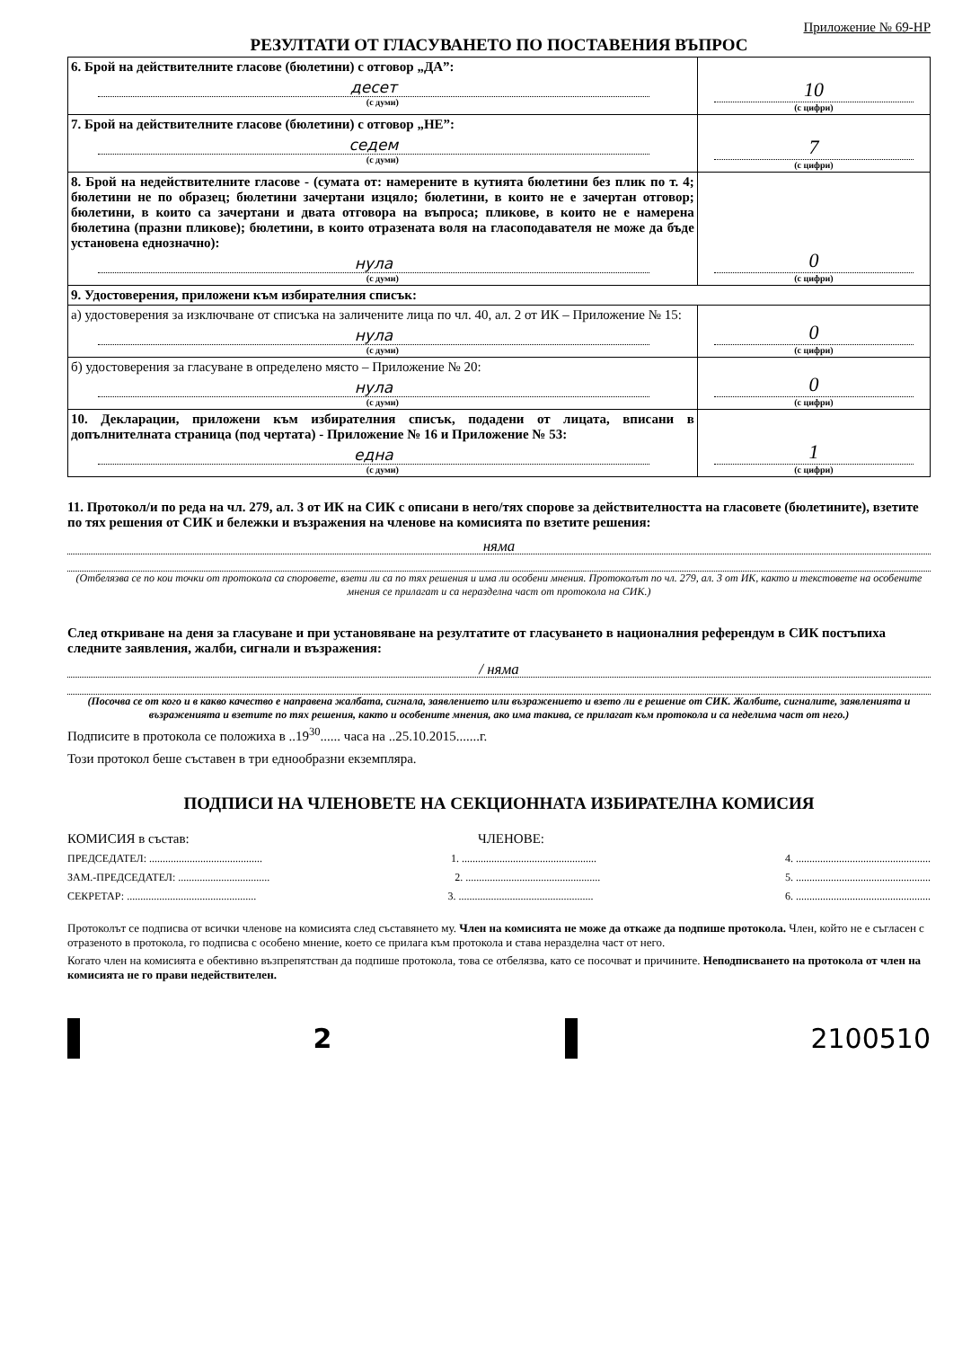Приложение № 69-НР
РЕЗУЛТАТИ ОТ ГЛАСУВАНЕТО ПО ПОСТАВЕНИЯ ВЪПРОС
| 6. Брой на действителните гласове (бюлетини) с отговор „ДА”: десет (с думи) | 10 (с цифри) |
| 7. Брой на действителните гласове (бюлетини) с отговор „НЕ”: седем (с думи) | 7 (с цифри) |
| 8. Брой на недействителните гласове - (сумата от: намерените в кутията бюлетини без плик по т. 4; бюлетини не по образец; бюлетини зачертани изцяло; бюлетини, в които не е зачертан отговор; бюлетини, в които са зачертани и двата отговора на въпроса; пликове, в които не е намерена бюлетина (празни пликове); бюлетини, в които отразената воля на гласоподавателя не може да бъде установена еднозначно): нула (с думи) | 0 (с цифри) |
| 9. Удостоверения, приложени към избирателния списък: | |
| а) удостоверения за изключване от списъка на заличените лица по чл. 40, ал. 2 от ИК – Приложение № 15: нула (с думи) | 0 (с цифри) |
| б) удостоверения за гласуване в определено място – Приложение № 20: нула (с думи) | 0 (с цифри) |
| 10. Декларации, приложени към избирателния списък, подадени от лицата, вписани в допълнителната страница (под чертата) - Приложение № 16 и Приложение № 53: една (с думи) | 1 (с цифри) |
11. Протокол/и по реда на чл. 279, ал. 3 от ИК на СИК с описани в него/тях спорове за действителността на гласовете (бюлетините), взетите по тях решения от СИК и бележки и възражения на членове на комисията по взетите решения:
няма
(Отбелязва се по кои точки от протокола са споровете, взети ли са по тях решения и има ли особени мнения. Протоколът по чл. 279, ал. 3 от ИК, както и текстовете на особените мнения се прилагат и са неразделна част от протокола на СИК.)
След откриване на деня за гласуване и при установяване на резултатите от гласуването в националния референдум в СИК постъпиха следните заявления, жалби, сигнали и възражения:
/ няма
(Посочва се от кого и в какво качество е направена жалбата, сигнала, заявлението или възражението и взето ли е решение от СИК. Жалбите, сигналите, заявленията и възраженията и взетите по тях решения, както и особените мнения, ако има такива, се прилагат към протокола и са неделима част от него.)
Подписите в протокола се положиха в ..19<sup>30</sup>...... часа на ..25.10.2015.......г.
Този протокол беше съставен в три еднообразни екземпляра.
ПОДПИСИ НА ЧЛЕНОВЕТЕ НА СЕКЦИОННАТА ИЗБИРАТЕЛНА КОМИСИЯ
КОМИСИЯ в състав: ЧЛЕНОВЕ:
ПРЕДСЕДАТЕЛ: .......................................... 1. .................................................. 4. ..................................................
ЗАМ.-ПРЕДСЕДАТЕЛ: .................................. 2. .................................................. 5. ..................................................
СЕКРЕТАР: ................................................ 3. .................................................. 6. ..................................................
Протоколът се подписва от всички членове на комисията след съставянето му. Член на комисията не може да откаже да подпише протокола. Член, който не е съгласен с отразеното в протокола, го подписва с особено мнение, което се прилага към протокола и става неразделна част от него.
Когато член на комисията е обективно възпрепятстван да подпише протокола, това се отбелязва, като се посочват и причините. Неподписването на протокола от член на комисията не го прави недействителен.
2 2100510